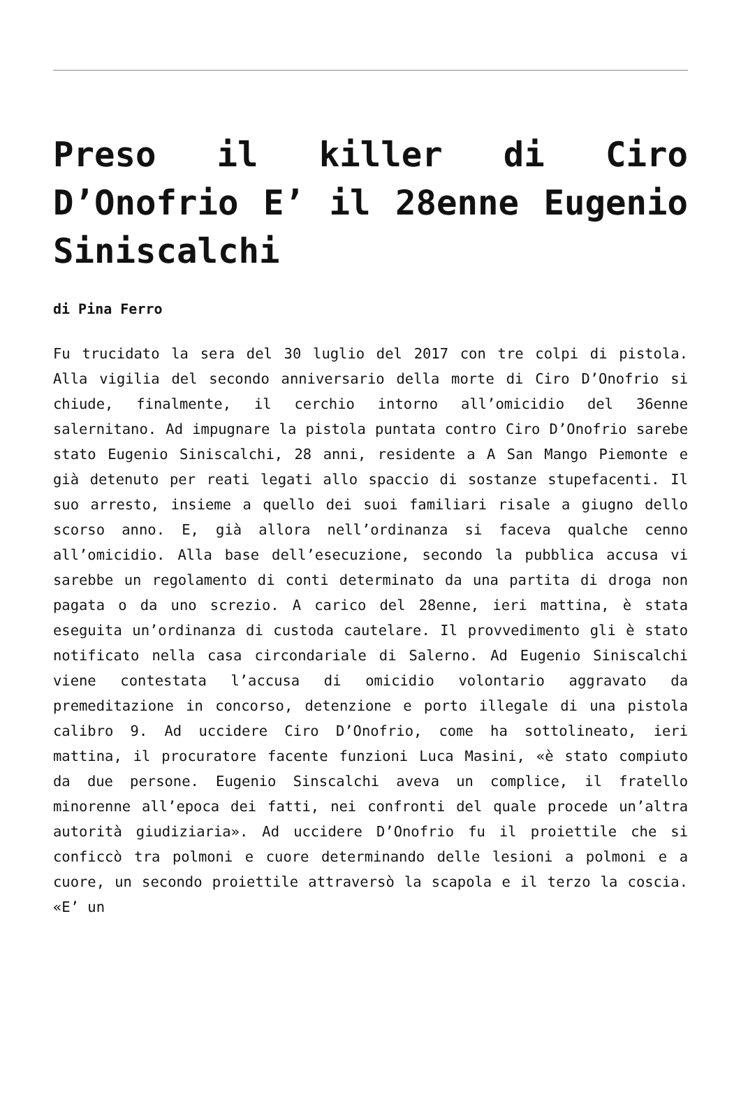Preso il killer di Ciro D’Onofrio E’ il 28enne Eugenio Siniscalchi
di Pina Ferro
Fu trucidato la sera del 30 luglio del 2017 con tre colpi di pistola. Alla vigilia del secondo anniversario della morte di Ciro D’Onofrio si chiude, finalmente, il cerchio intorno all’omicidio del 36enne salernitano. Ad impugnare la pistola puntata contro Ciro D’Onofrio sarebe stato Eugenio Siniscalchi, 28 anni, residente a A San Mango Piemonte e già detenuto per reati legati allo spaccio di sostanze stupefacenti. Il suo arresto, insieme a quello dei suoi familiari risale a giugno dello scorso anno. E, già allora nell’ordinanza si faceva qualche cenno all’omicidio. Alla base dell’esecuzione, secondo la pubblica accusa vi sarebbe un regolamento di conti determinato da una partita di droga non pagata o da uno screzio. A carico del 28enne, ieri mattina, è stata eseguita un’ordinanza di custoda cautelare. Il provvedimento gli è stato notificato nella casa circondariale di Salerno. Ad Eugenio Siniscalchi viene contestata l’accusa di omicidio volontario aggravato da premeditazione in concorso, detenzione e porto illegale di una pistola calibro 9. Ad uccidere Ciro D’Onofrio, come ha sottolineato, ieri mattina, il procuratore facente funzioni Luca Masini, «è stato compiuto da due persone. Eugenio Sinscalchi aveva un complice, il fratello minorenne all’epoca dei fatti, nei confronti del quale procede un’altra autorità giudiziaria». Ad uccidere D’Onofrio fu il proiettile che si conficcò tra polmoni e cuore determinando delle lesioni a polmoni e a cuore, un secondo proiettile attraversò la scapola e il terzo la coscia. «E’ un